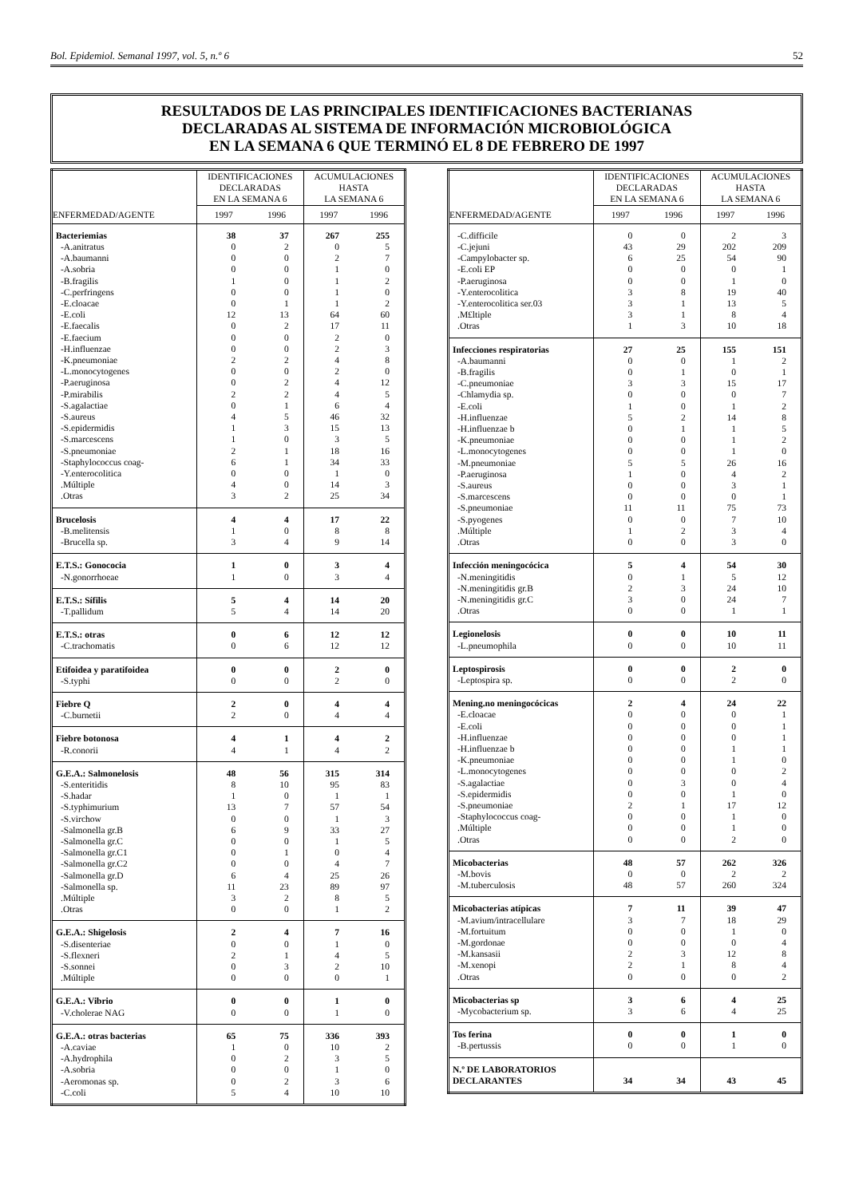Bol. Epidemiol. Semanal 1997, vol. 5, n.º 6 52
RESULTADOS DE LAS PRINCIPALES IDENTIFICACIONES BACTERIANAS
DECLARADAS AL SISTEMA DE INFORMACIÓN MICROBIOLÓGICA
EN LA SEMANA 6 QUE TERMINÓ EL 8 DE FEBRERO DE 1997
| | IDENTIFICACIONES DECLARADAS EN LA SEMANA 6 | | ACUMULACIONES HASTA LA SEMANA 6 | |
| --- | --- | --- | --- | --- |
| ENFERMEDAD/AGENTE | 1997 | 1996 | 1997 | 1996 |
| Bacteriemias | 38 | 37 | 267 | 255 |
| -A.anitratus | 0 | 2 | 0 | 5 |
| -A.baumanni | 0 | 0 | 2 | 7 |
| -A.sobria | 0 | 0 | 1 | 0 |
| -B.fragilis | 1 | 0 | 1 | 2 |
| -C.perfringens | 0 | 0 | 1 | 0 |
| -E.cloacae | 0 | 1 | 1 | 2 |
| -E.coli | 12 | 13 | 64 | 60 |
| -E.faecalis | 0 | 2 | 17 | 11 |
| -E.faecium | 0 | 0 | 2 | 0 |
| -H.influenzae | 0 | 0 | 2 | 3 |
| -K.pneumoniae | 2 | 2 | 4 | 8 |
| -L.monocytogenes | 0 | 0 | 2 | 0 |
| -P.aeruginosa | 0 | 2 | 4 | 12 |
| -P.mirabilis | 2 | 2 | 4 | 5 |
| -S.agalactiae | 0 | 1 | 6 | 4 |
| -S.aureus | 4 | 5 | 46 | 32 |
| -S.epidermidis | 1 | 3 | 15 | 13 |
| -S.marcescens | 1 | 0 | 3 | 5 |
| -S.pneumoniae | 2 | 1 | 18 | 16 |
| -Staphylococcus coag- | 6 | 1 | 34 | 33 |
| -Y.enterocolitica | 0 | 0 | 1 | 0 |
| .Múltiple | 4 | 0 | 14 | 3 |
| .Otras | 3 | 2 | 25 | 34 |
| Brucelosis | 4 | 4 | 17 | 22 |
| -B.melitensis | 1 | 0 | 8 | 8 |
| -Brucella sp. | 3 | 4 | 9 | 14 |
| E.T.S.: Gonococia | 1 | 0 | 3 | 4 |
| -N.gonorrhoeae | 1 | 0 | 3 | 4 |
| E.T.S.: Sífilis | 5 | 4 | 14 | 20 |
| -T.pallidum | 5 | 4 | 14 | 20 |
| E.T.S.: otras | 0 | 6 | 12 | 12 |
| -C.trachomatis | 0 | 6 | 12 | 12 |
| Etifoidea y paratifoidea | 0 | 0 | 2 | 0 |
| -S.typhi | 0 | 0 | 2 | 0 |
| Fiebre Q | 2 | 0 | 4 | 4 |
| -C.burnetii | 2 | 0 | 4 | 4 |
| Fiebre botonosa | 4 | 1 | 4 | 2 |
| -R.conorii | 4 | 1 | 4 | 2 |
| G.E.A.: Salmonelosis | 48 | 56 | 315 | 314 |
| -S.enteritidis | 8 | 10 | 95 | 83 |
| -S.hadar | 1 | 0 | 1 | 1 |
| -S.typhimurium | 13 | 7 | 57 | 54 |
| -S.virchow | 0 | 0 | 1 | 3 |
| -Salmonella gr.B | 6 | 9 | 33 | 27 |
| -Salmonella gr.C | 0 | 0 | 1 | 5 |
| -Salmonella gr.C1 | 0 | 1 | 0 | 4 |
| -Salmonella gr.C2 | 0 | 0 | 4 | 7 |
| -Salmonella gr.D | 6 | 4 | 25 | 26 |
| -Salmonella sp. | 11 | 23 | 89 | 97 |
| .Múltiple | 3 | 2 | 8 | 5 |
| .Otras | 0 | 0 | 1 | 2 |
| G.E.A.: Shigelosis | 2 | 4 | 7 | 16 |
| -S.disenteriae | 0 | 0 | 1 | 0 |
| -S.flexneri | 2 | 1 | 4 | 5 |
| -S.sonnei | 0 | 3 | 2 | 10 |
| .Múltiple | 0 | 0 | 0 | 1 |
| G.E.A.: Vibrio | 0 | 0 | 1 | 0 |
| -V.cholerae NAG | 0 | 0 | 1 | 0 |
| G.E.A.: otras bacterias | 65 | 75 | 336 | 393 |
| -A.caviae | 1 | 0 | 10 | 2 |
| -A.hydrophila | 0 | 2 | 3 | 5 |
| -A.sobria | 0 | 0 | 1 | 0 |
| -Aeromonas sp. | 0 | 2 | 3 | 6 |
| -C.coli | 5 | 4 | 10 | 10 |
| | IDENTIFICACIONES DECLARADAS EN LA SEMANA 6 | | ACUMULACIONES HASTA LA SEMANA 6 | |
| --- | --- | --- | --- | --- |
| ENFERMEDAD/AGENTE | 1997 | 1996 | 1997 | 1996 |
| -C.difficile | 0 | 0 | 2 | 3 |
| -C.jejuni | 43 | 29 | 202 | 209 |
| -Campylobacter sp. | 6 | 25 | 54 | 90 |
| -E.coli EP | 0 | 0 | 0 | 1 |
| -P.aeruginosa | 0 | 0 | 1 | 0 |
| -Y.enterocolitica | 3 | 8 | 19 | 40 |
| -Y.enterocolitica ser.03 | 3 | 1 | 13 | 5 |
| .M£ltiple | 3 | 1 | 8 | 4 |
| .Otras | 1 | 3 | 10 | 18 |
| Infecciones respiratorias | 27 | 25 | 155 | 151 |
| -A.baumanni | 0 | 0 | 1 | 2 |
| -B.fragilis | 0 | 1 | 0 | 1 |
| -C.pneumoniae | 3 | 3 | 15 | 17 |
| -Chlamydia sp. | 0 | 0 | 0 | 7 |
| -E.coli | 1 | 0 | 1 | 2 |
| -H.influenzae | 5 | 2 | 14 | 8 |
| -H.influenzae b | 0 | 1 | 1 | 5 |
| -K.pneumoniae | 0 | 0 | 1 | 2 |
| -L.monocytogenes | 0 | 0 | 1 | 0 |
| -M.pneumoniae | 5 | 5 | 26 | 16 |
| -P.aeruginosa | 1 | 0 | 4 | 2 |
| -S.aureus | 0 | 0 | 3 | 1 |
| -S.marcescens | 0 | 0 | 0 | 1 |
| -S.pneumoniae | 11 | 11 | 75 | 73 |
| -S.pyogenes | 0 | 0 | 7 | 10 |
| .Múltiple | 1 | 2 | 3 | 4 |
| .Otras | 0 | 0 | 3 | 0 |
| Infección meningocócica | 5 | 4 | 54 | 30 |
| -N.meningitidis | 0 | 1 | 5 | 12 |
| -N.meningitidis gr.B | 2 | 3 | 24 | 10 |
| -N.meningitidis gr.C | 3 | 0 | 24 | 7 |
| .Otras | 0 | 0 | 1 | 1 |
| Legionelosis | 0 | 0 | 10 | 11 |
| -L.pneumophila | 0 | 0 | 10 | 11 |
| Leptospirosis | 0 | 0 | 2 | 0 |
| -Leptospira sp. | 0 | 0 | 2 | 0 |
| Mening.no meningocócicas | 2 | 4 | 24 | 22 |
| -E.cloacae | 0 | 0 | 0 | 1 |
| -E.coli | 0 | 0 | 0 | 1 |
| -H.influenzae | 0 | 0 | 0 | 1 |
| -H.influenzae b | 0 | 0 | 1 | 1 |
| -K.pneumoniae | 0 | 0 | 1 | 0 |
| -L.monocytogenes | 0 | 0 | 0 | 2 |
| -S.agalactiae | 0 | 3 | 0 | 4 |
| -S.epidermidis | 0 | 0 | 1 | 0 |
| -S.pneumoniae | 2 | 1 | 17 | 12 |
| -Staphylococcus coag- | 0 | 0 | 1 | 0 |
| .Múltiple | 0 | 0 | 1 | 0 |
| .Otras | 0 | 0 | 2 | 0 |
| Micobacterias | 48 | 57 | 262 | 326 |
| -M.bovis | 0 | 0 | 2 | 2 |
| -M.tuberculosis | 48 | 57 | 260 | 324 |
| Micobacterias atípicas | 7 | 11 | 39 | 47 |
| -M.avium/intracellulare | 3 | 7 | 18 | 29 |
| -M.fortuitum | 0 | 0 | 1 | 0 |
| -M.gordonae | 0 | 0 | 0 | 4 |
| -M.kansasii | 2 | 3 | 12 | 8 |
| -M.xenopi | 2 | 1 | 8 | 4 |
| .Otras | 0 | 0 | 0 | 2 |
| Micobacterias sp | 3 | 6 | 4 | 25 |
| -Mycobacterium sp. | 3 | 6 | 4 | 25 |
| Tos ferina | 0 | 0 | 1 | 0 |
| -B.pertussis | 0 | 0 | 1 | 0 |
| N.º DE LABORATORIOS DECLARANTES | 34 | 34 | 43 | 45 |